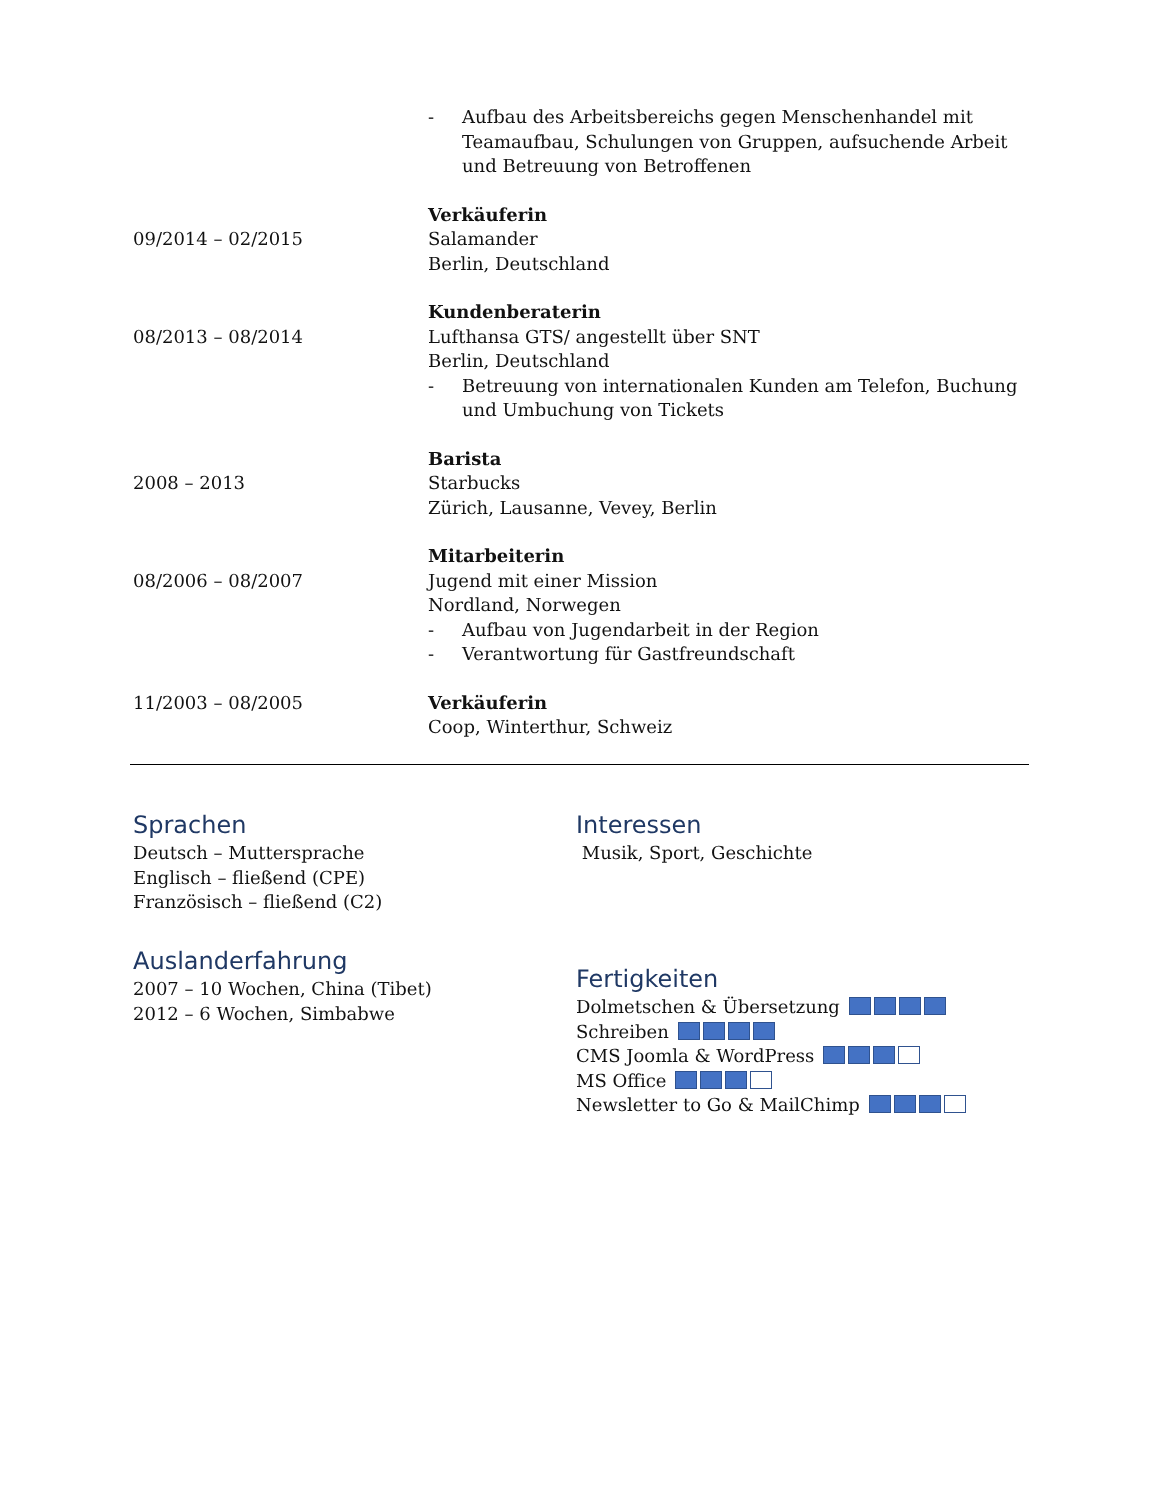- Aufbau des Arbeitsbereichs gegen Menschenhandel mit Teamaufbau, Schulungen von Gruppen, aufsuchende Arbeit und Betreuung von Betroffenen
09/2014 – 02/2015 Verkäuferin
Salamander
Berlin, Deutschland
08/2013 – 08/2014 Kundenberaterin
Lufthansa GTS/ angestellt über SNT
Berlin, Deutschland
- Betreuung von internationalen Kunden am Telefon, Buchung und Umbuchung von Tickets
2008 – 2013 Barista
Starbucks
Zürich, Lausanne, Vevey, Berlin
08/2006 – 08/2007 Mitarbeiterin
Jugend mit einer Mission
Nordland, Norwegen
- Aufbau von Jugendarbeit in der Region
- Verantwortung für Gastfreundschaft
11/2003 – 08/2005 Verkäuferin
Coop, Winterthur, Schweiz
Sprachen
Deutsch – Muttersprache
Englisch – fließend (CPE)
Französisch – fließend (C2)
Auslanderfahrung
2007 – 10 Wochen, China (Tibet)
2012 – 6 Wochen, Simbabwe
Interessen
Musik, Sport, Geschichte
Fertigkeiten
Dolmetschen & Übersetzung
Schreiben
CMS Joomla & WordPress
MS Office
Newsletter to Go & MailChimp